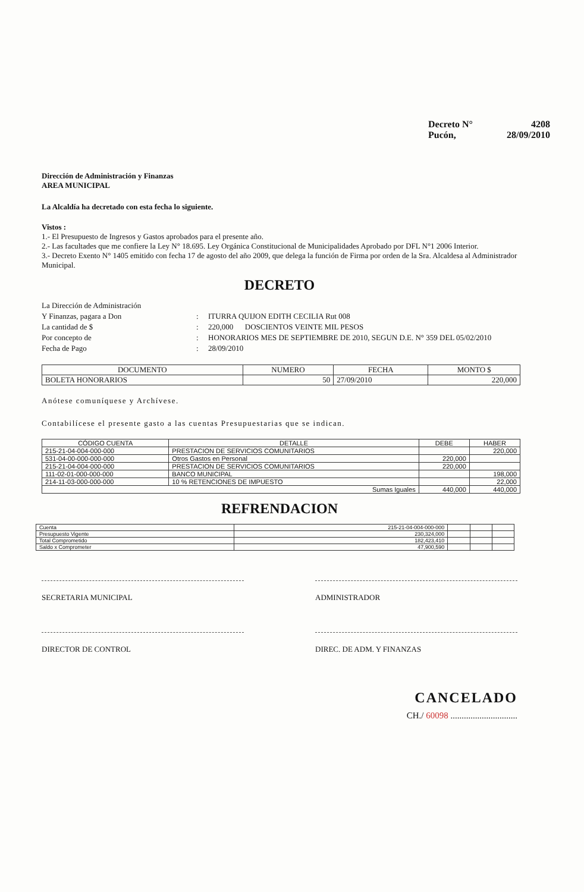Decreto N° 4208
Pucón, 28/09/2010
Dirección de Administración y Finanzas
AREA MUNICIPAL
La Alcaldía ha decretado con esta fecha lo siguiente.
Vistos :
1.- El Presupuesto de Ingresos y Gastos aprobados para el presente año.
2.- Las facultades que me confiere la Ley N° 18.695. Ley Orgánica Constitucional de Municipalidades Aprobado por DFL N°1 2006 Interior.
3.- Decreto Exento N° 1405 emitido con fecha 17 de agosto del año 2009, que delega la función de Firma por orden de la Sra. Alcaldesa al Administrador Municipal.
DECRETO
La Dirección de Administración
Y Finanzas, pagara a Don
:
ITURRA QUIJON EDITH CECILIA Rut 008 La cantidad de $: 220,000 DOSCIENTOS VEINTE MIL PESOS Por concepto de: HONORARIOS MES DE SEPTIEMBRE DE 2010, SEGUN D.E. N° 359 DEL 05/02/2010 Fecha de Pago: 28/09/2010
| DOCUMENTO | NUMERO | FECHA | MONTO $ |
| --- | --- | --- | --- |
| BOLETA HONORARIOS | 50 | 27/09/2010 | 220,000 |
Anótese comuníquese y Archívese.
Contabilícese el presente gasto a las cuentas Presupuestarias que se indican.
| CÓDIGO CUENTA | DETALLE | DEBE | HABER |
| --- | --- | --- | --- |
| 215-21-04-004-000-000 | PRESTACION DE SERVICIOS COMUNITARIOS | | 220,000 |
| 531-04-00-000-000-000 | Otros Gastos en Personal | 220,000 | |
| 215-21-04-004-000-000 | PRESTACION DE SERVICIOS COMUNITARIOS | 220,000 | |
| 111-02-01-000-000-000 | BANCO MUNICIPAL | | 198,000 |
| 214-11-03-000-000-000 | 10 % RETENCIONES DE IMPUESTO | | 22,000 |
| Sumas Iguales | | 440,000 | 440,000 |
REFRENDACION
| Cuenta | 215-21-04-004-000-000 | | | |
| Presupuesto Vigente | 230,324,000 | | | |
| Total Comprometido | 182,423,410 | | | |
| Saldo x Comprometer | 47,900,590 | | | |
SECRETARIA MUNICIPAL ADMINISTRADOR
DIRECTOR DE CONTROL DIREC. DE ADM. Y FINANZAS
CANCELADO
CH./ 60098 ..............................